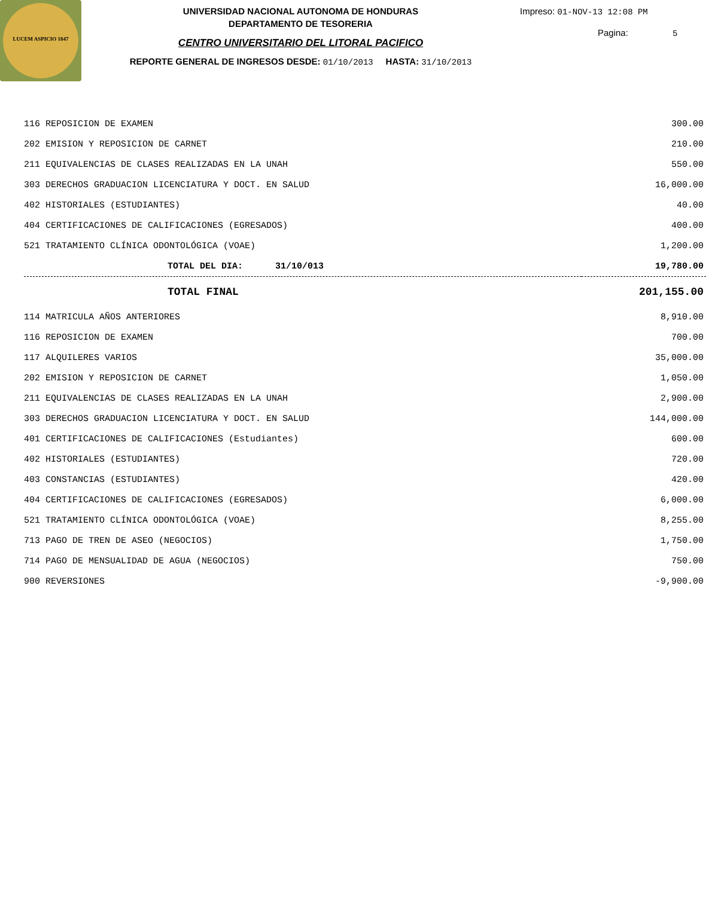LUCEM ASPICIO 1847
UNIVERSIDAD NACIONAL AUTONOMA DE HONDURAS
DEPARTAMENTO DE TESORERIA
CENTRO UNIVERSITARIO DEL LITORAL PACIFICO
REPORTE GENERAL DE INGRESOS DESDE: 01/10/2013 HASTA: 31/10/2013
Impreso: 01-NOV-13 12:08 PM
Pagina: 5
| 116 REPOSICION DE EXAMEN | 300.00 |
| 202 EMISION Y REPOSICION DE CARNET | 210.00 |
| 211 EQUIVALENCIAS DE CLASES REALIZADAS EN LA UNAH | 550.00 |
| 303 DERECHOS GRADUACION LICENCIATURA Y DOCT. EN SALUD | 16,000.00 |
| 402 HISTORIALES (ESTUDIANTES) | 40.00 |
| 404 CERTIFICACIONES DE CALIFICACIONES (EGRESADOS) | 400.00 |
| 521 TRATAMIENTO CLÍNICA ODONTOLÓGICA (VOAE) | 1,200.00 |
| TOTAL DEL DIA: 31/10/013 | 19,780.00 |
| TOTAL FINAL | 201,155.00 |
| 114 MATRICULA AÑOS ANTERIORES | 8,910.00 |
| 116 REPOSICION DE EXAMEN | 700.00 |
| 117 ALQUILERES VARIOS | 35,000.00 |
| 202 EMISION Y REPOSICION DE CARNET | 1,050.00 |
| 211 EQUIVALENCIAS DE CLASES REALIZADAS EN LA UNAH | 2,900.00 |
| 303 DERECHOS GRADUACION LICENCIATURA Y DOCT. EN SALUD | 144,000.00 |
| 401 CERTIFICACIONES DE CALIFICACIONES (Estudiantes) | 600.00 |
| 402 HISTORIALES (ESTUDIANTES) | 720.00 |
| 403 CONSTANCIAS (ESTUDIANTES) | 420.00 |
| 404 CERTIFICACIONES DE CALIFICACIONES (EGRESADOS) | 6,000.00 |
| 521 TRATAMIENTO CLÍNICA ODONTOLÓGICA (VOAE) | 8,255.00 |
| 713 PAGO DE TREN DE ASEO (NEGOCIOS) | 1,750.00 |
| 714 PAGO DE MENSUALIDAD DE AGUA (NEGOCIOS) | 750.00 |
| 900 REVERSIONES | -9,900.00 |